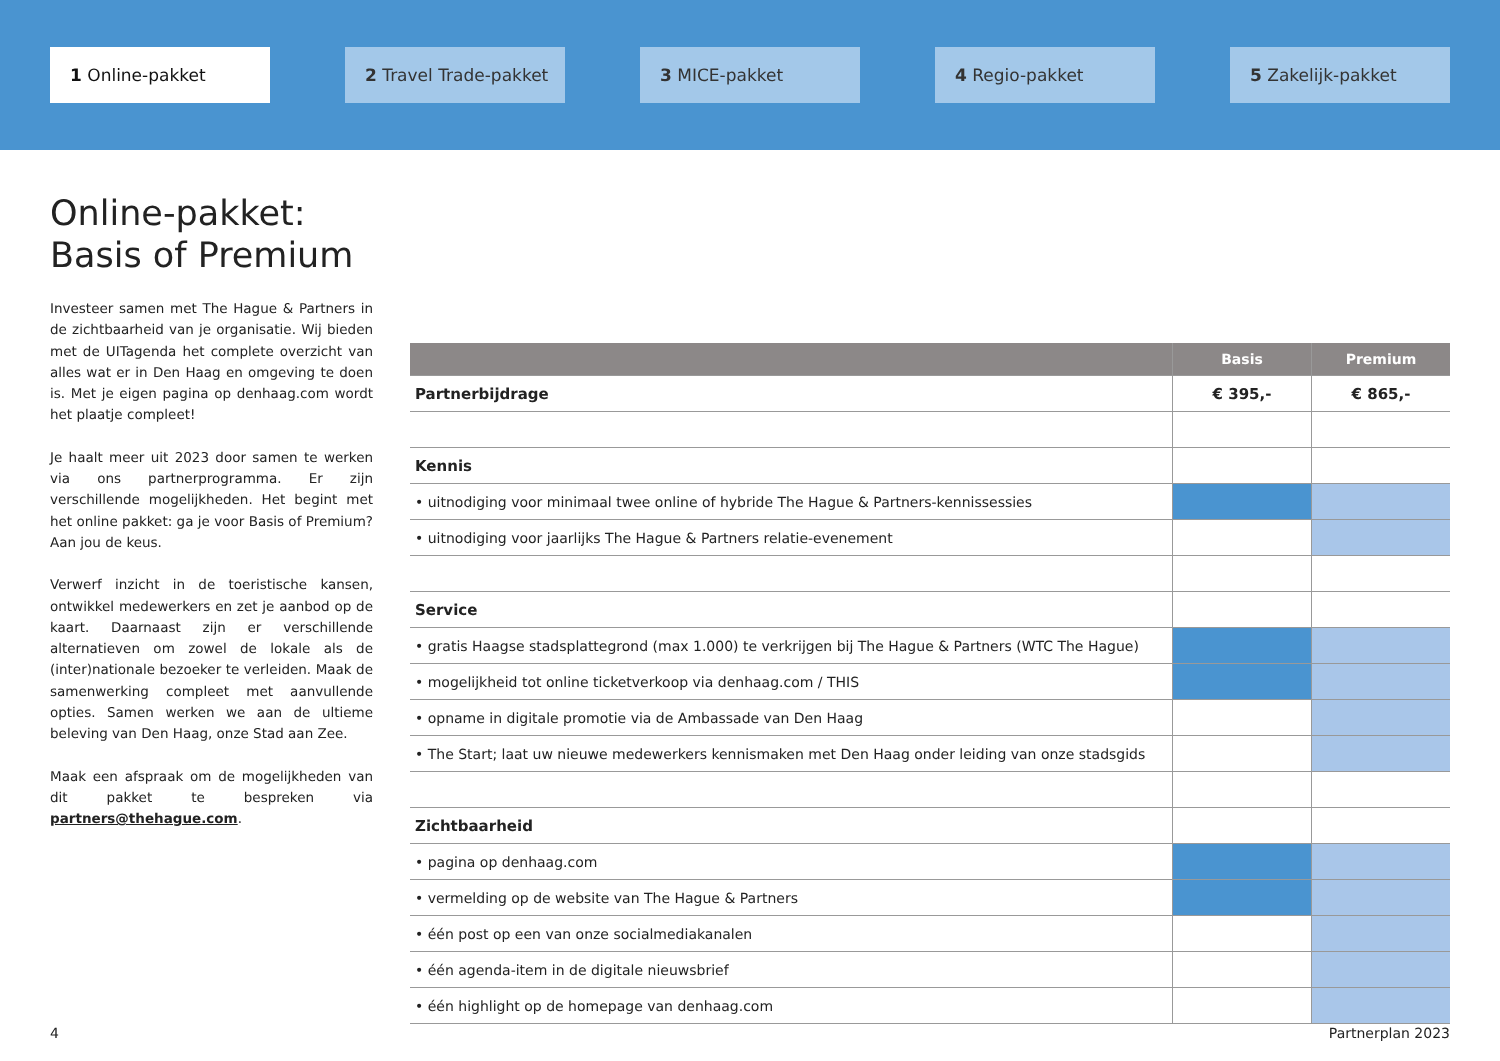1 Online-pakket 2 Travel Trade-pakket 3 MICE-pakket 4 Regio-pakket 5 Zakelijk-pakket
Online-pakket:
Basis of Premium
Investeer samen met The Hague & Partners in de zichtbaarheid van je organisatie. Wij bieden met de UITagenda het complete overzicht van alles wat er in Den Haag en omgeving te doen is. Met je eigen pagina op denhaag.com wordt het plaatje compleet!
Je haalt meer uit 2023 door samen te werken via ons partnerprogramma. Er zijn verschillende mogelijkheden. Het begint met het online pakket: ga je voor Basis of Premium? Aan jou de keus.
Verwerf inzicht in de toeristische kansen, ontwikkel medewerkers en zet je aanbod op de kaart. Daarnaast zijn er verschillende alternatieven om zowel de lokale als de (inter)nationale bezoeker te verleiden. Maak de samenwerking compleet met aanvullende opties. Samen werken we aan de ultieme beleving van Den Haag, onze Stad aan Zee.
Maak een afspraak om de mogelijkheden van dit pakket te bespreken via partners@thehague.com.
| | Basis | Premium |
| --- | --- | --- |
| Partnerbijdrage | € 395,- | € 865,- |
| Kennis | | |
| • uitnodiging voor minimaal twee online of hybride The Hague & Partners-kennissessies | | |
| • uitnodiging voor jaarlijks The Hague & Partners relatie-evenement | | |
| Service | | |
| • gratis Haagse stadsplattegrond (max 1.000) te verkrijgen bij The Hague & Partners (WTC The Hague) | | |
| • mogelijkheid tot online ticketverkoop via denhaag.com / THIS | | |
| • opname in digitale promotie via de Ambassade van Den Haag | | |
| • The Start; laat uw nieuwe medewerkers kennismaken met Den Haag onder leiding van onze stadsgids | | |
| Zichtbaarheid | | |
| • pagina op denhaag.com | | |
| • vermelding op de website van The Hague & Partners | | |
| • één post op een van onze socialmediakanalen | | |
| • één agenda-item in de digitale nieuwsbrief | | |
| • één highlight op de homepage van denhaag.com | | |
4 Partnerplan 2023